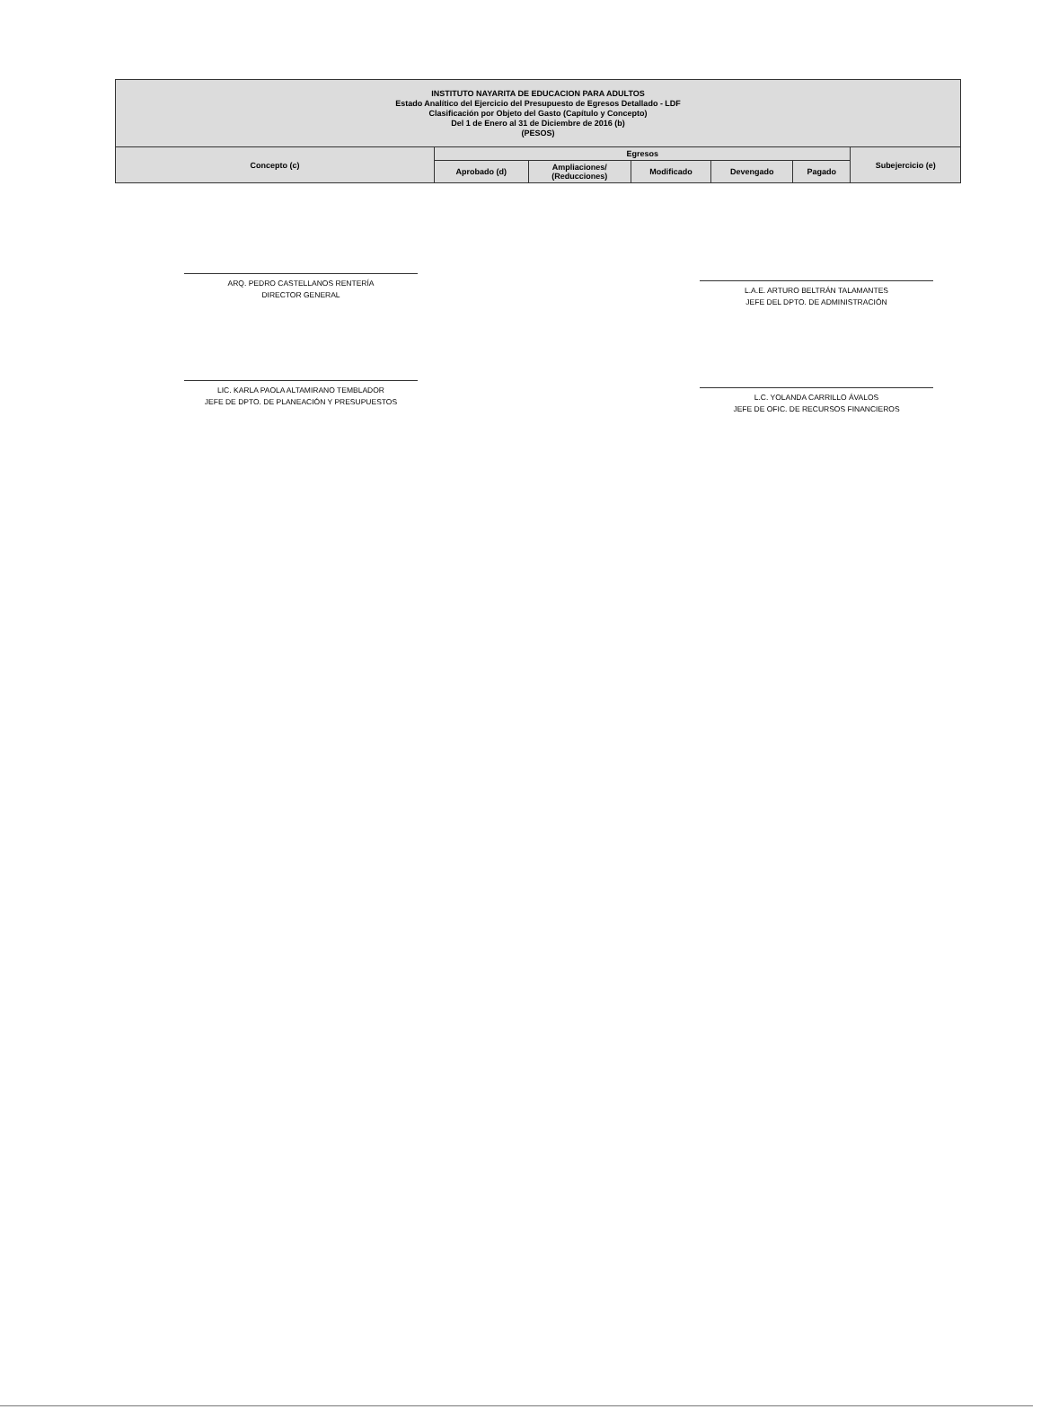| INSTITUTO NAYARITA DE EDUCACION PARA ADULTOS Estado Analítico del Ejercicio del Presupuesto de Egresos Detallado - LDF Clasificación por Objeto del Gasto (Capítulo y Concepto) Del 1 de Enero al 31 de Diciembre de 2016 (b) (PESOS) | | | | | | |
| Concepto (c) | Egresos | | | | | Subejercicio (e) |
| | Aprobado (d) | Ampliaciones/ (Reducciones) | Modificado | Devengado | Pagado | |
ARQ. PEDRO CASTELLANOS RENTERÍA
DIRECTOR GENERAL
L.A.E. ARTURO BELTRÁN TALAMANTES
JEFE DEL DPTO. DE ADMINISTRACIÓN
LIC. KARLA PAOLA ALTAMIRANO TEMBLADOR
JEFE DE DPTO. DE PLANEACIÓN Y PRESUPUESTOS
L.C. YOLANDA CARRILLO ÁVALOS
JEFE DE OFIC. DE RECURSOS FINANCIEROS